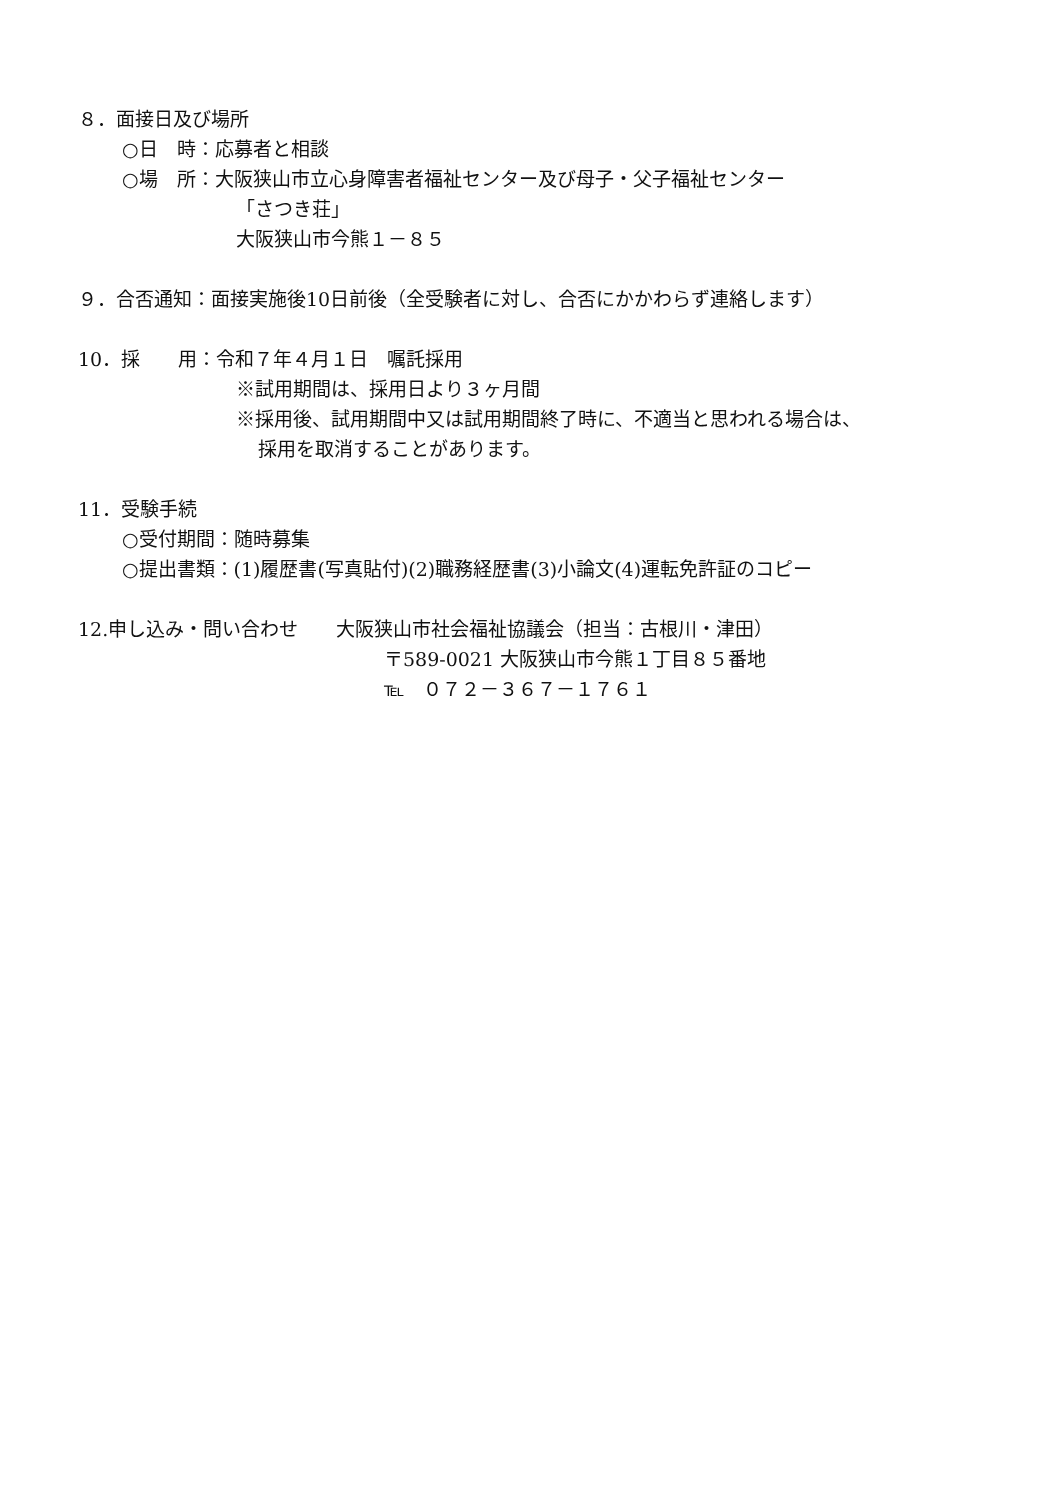８．面接日及び場所
○日　時：応募者と相談
○場　所：大阪狭山市立心身障害者福祉センター及び母子・父子福祉センター
「さつき荘」
大阪狭山市今熊１－８５
９．合否通知：面接実施後10日前後（全受験者に対し、合否にかかわらず連絡します）
10．採　　用：令和７年４月１日　嘱託採用
※試用期間は、採用日より３ヶ月間
※採用後、試用期間中又は試用期間終了時に、不適当と思われる場合は、
採用を取消することがあります。
11．受験手続
○受付期間：随時募集
○提出書類：(1)履歴書(写真貼付)(2)職務経歴書(3)小論文(4)運転免許証のコピー
12.申し込み・問い合わせ　　大阪狭山市社会福祉協議会（担当：古根川・津田）
〒589-0021 大阪狭山市今熊１丁目８５番地
℡　０７２－３６７－１７６１